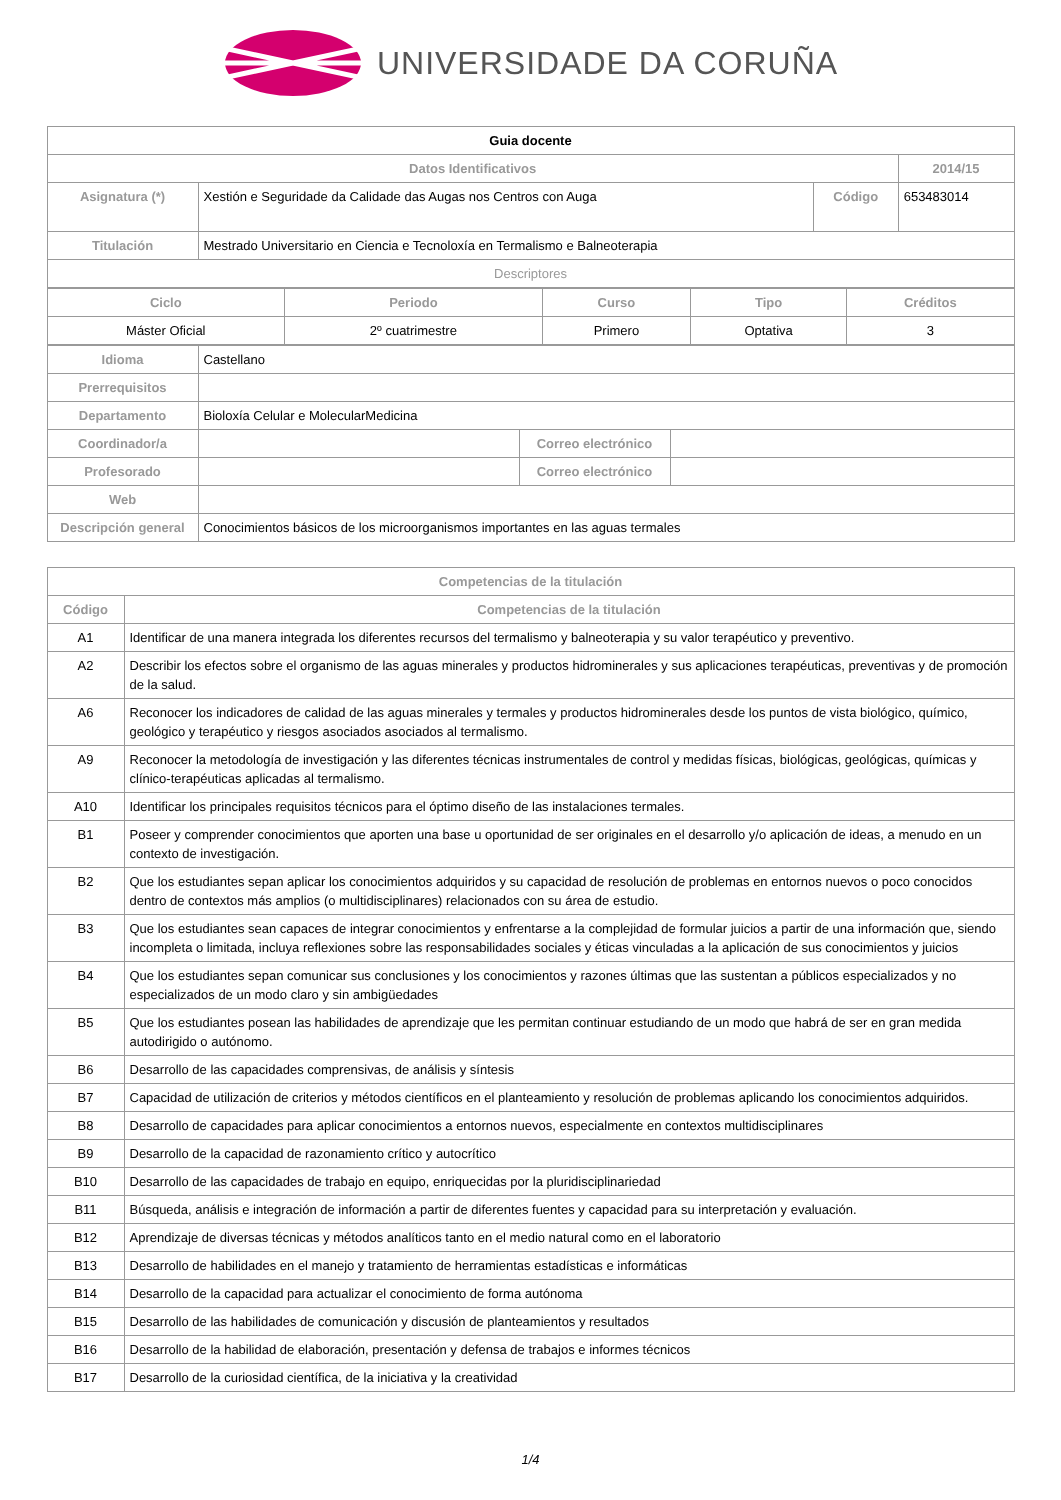UNIVERSIDADE DA CORUÑA
| Guia docente | | | |
| Datos Identificativos | | | 2014/15 |
| Asignatura (*) | Xestión e Seguridade da Calidade das Augas nos Centros con Auga | Código | 653483014 |
| Titulación | Mestrado Universitario en Ciencia e Tecnoloxía en Termalismo e Balneoterapia | | |
| Descriptores | | | |
| Ciclo | Periodo | Curso | Tipo | Créditos |
| --- | --- | --- | --- | --- |
| Máster Oficial | 2º cuatrimestre | Primero | Optativa | 3 |
| Idioma | Castellano | | |
| Prerrequisitos | | | |
| Departamento | Bioloxía Celular e MolecularMedicina | | |
| Coordinador/a | | Correo electrónico | |
| Profesorado | | Correo electrónico | |
| Web | | | |
| Descripción general | Conocimientos básicos de los microorganismos importantes en las aguas termales | | |
| Competencias de la titulación | |
| --- | --- |
| Código | Competencias de la titulación |
| A1 | Identificar de una manera integrada los diferentes recursos del termalismo y balneoterapia y su valor terapéutico y preventivo. |
| A2 | Describir los efectos sobre el organismo de las aguas minerales y productos hidrominerales y sus aplicaciones terapéuticas, preventivas y de promoción de la salud. |
| A6 | Reconocer los indicadores de calidad de las aguas minerales y termales y productos hidrominerales desde los puntos de vista biológico, químico, geológico y terapéutico y riesgos asociados asociados al termalismo. |
| A9 | Reconocer la metodología de investigación y las diferentes técnicas instrumentales de control y medidas físicas, biológicas, geológicas, químicas y clínico-terapéuticas aplicadas al termalismo. |
| A10 | Identificar los principales requisitos técnicos para el óptimo diseño de las instalaciones termales. |
| B1 | Poseer y comprender conocimientos que aporten una base u oportunidad de ser originales en el desarrollo y/o aplicación de ideas, a menudo en un contexto de investigación. |
| B2 | Que los estudiantes sepan aplicar los conocimientos adquiridos y su capacidad de resolución de problemas en entornos nuevos o poco conocidos dentro de contextos más amplios (o multidisciplinares) relacionados con su área de estudio. |
| B3 | Que los estudiantes sean capaces de integrar conocimientos y enfrentarse a la complejidad de formular juicios a partir de una información que, siendo incompleta o limitada, incluya reflexiones sobre las responsabilidades sociales y éticas vinculadas a la aplicación de sus conocimientos y juicios |
| B4 | Que los estudiantes sepan comunicar sus conclusiones y los conocimientos y razones últimas que las sustentan a públicos especializados y no especializados de un modo claro y sin ambigüedades |
| B5 | Que los estudiantes posean las habilidades de aprendizaje que les permitan continuar estudiando de un modo que habrá de ser en gran medida autodirigido o autónomo. |
| B6 | Desarrollo de las capacidades comprensivas, de análisis y síntesis |
| B7 | Capacidad de utilización de criterios y métodos científicos en el planteamiento y resolución de problemas aplicando los conocimientos adquiridos. |
| B8 | Desarrollo de capacidades para aplicar conocimientos a entornos nuevos, especialmente en contextos multidisciplinares |
| B9 | Desarrollo de la capacidad de razonamiento crítico y autocrítico |
| B10 | Desarrollo de las capacidades de trabajo en equipo, enriquecidas por la pluridisciplinariedad |
| B11 | Búsqueda, análisis e integración de información a partir de diferentes fuentes y capacidad para su interpretación y evaluación. |
| B12 | Aprendizaje de diversas técnicas y métodos analíticos tanto en el medio natural como en el laboratorio |
| B13 | Desarrollo de habilidades en el manejo y tratamiento de herramientas estadísticas e informáticas |
| B14 | Desarrollo de la capacidad para actualizar el conocimiento de forma autónoma |
| B15 | Desarrollo de las habilidades de comunicación y discusión de planteamientos y resultados |
| B16 | Desarrollo de la habilidad de elaboración, presentación y defensa de trabajos e informes técnicos |
| B17 | Desarrollo de la curiosidad científica, de la iniciativa y la creatividad |
1/4